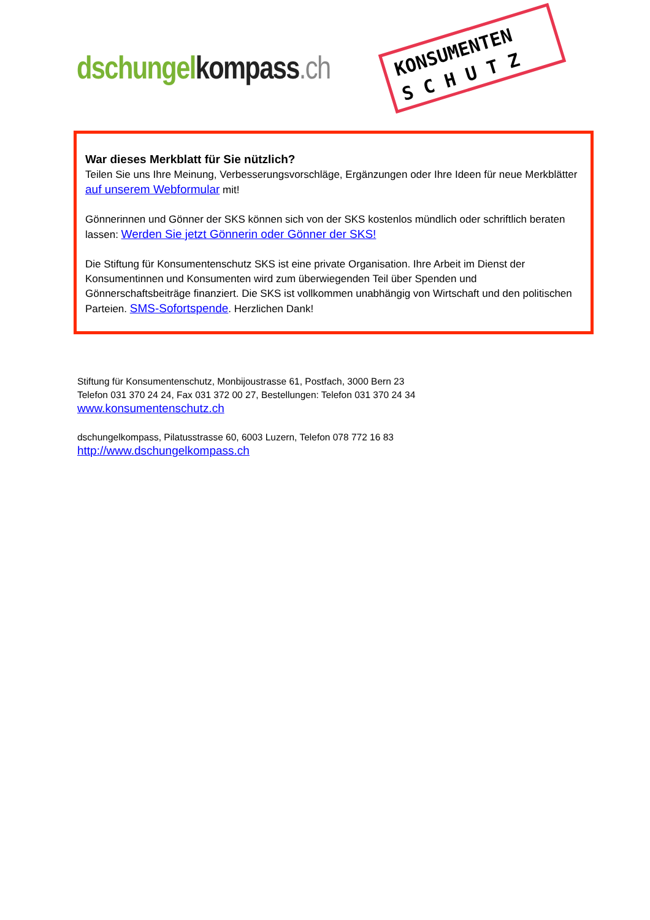dschungel kompass.ch
KONSUMENTEN
S C H U T Z
War dieses Merkblatt für Sie nützlich?
Teilen Sie uns Ihre Meinung, Verbesserungsvorschläge, Ergänzungen oder Ihre Ideen für neue Merkblätter auf unserem Webformular mit!
Gönnerinnen und Gönner der SKS können sich von der SKS kostenlos mündlich oder schriftlich beraten lassen: Werden Sie jetzt Gönnerin oder Gönner der SKS!
Die Stiftung für Konsumentenschutz SKS ist eine private Organisation. Ihre Arbeit im Dienst der Konsumentinnen und Konsumenten wird zum überwiegenden Teil über Spenden und Gönnerschaftsbeiträge finanziert. Die SKS ist vollkommen unabhängig von Wirtschaft und den politischen Parteien. SMS-Sofortspende. Herzlichen Dank!
Stiftung für Konsumentenschutz, Monbijoustrasse 61, Postfach, 3000 Bern 23
Telefon 031 370 24 24, Fax 031 372 00 27, Bestellungen: Telefon 031 370 24 34
www.konsumentenschutz.ch
dschungelkompass, Pilatusstrasse 60, 6003 Luzern, Telefon 078 772 16 83
http://www.dschungelkompass.ch